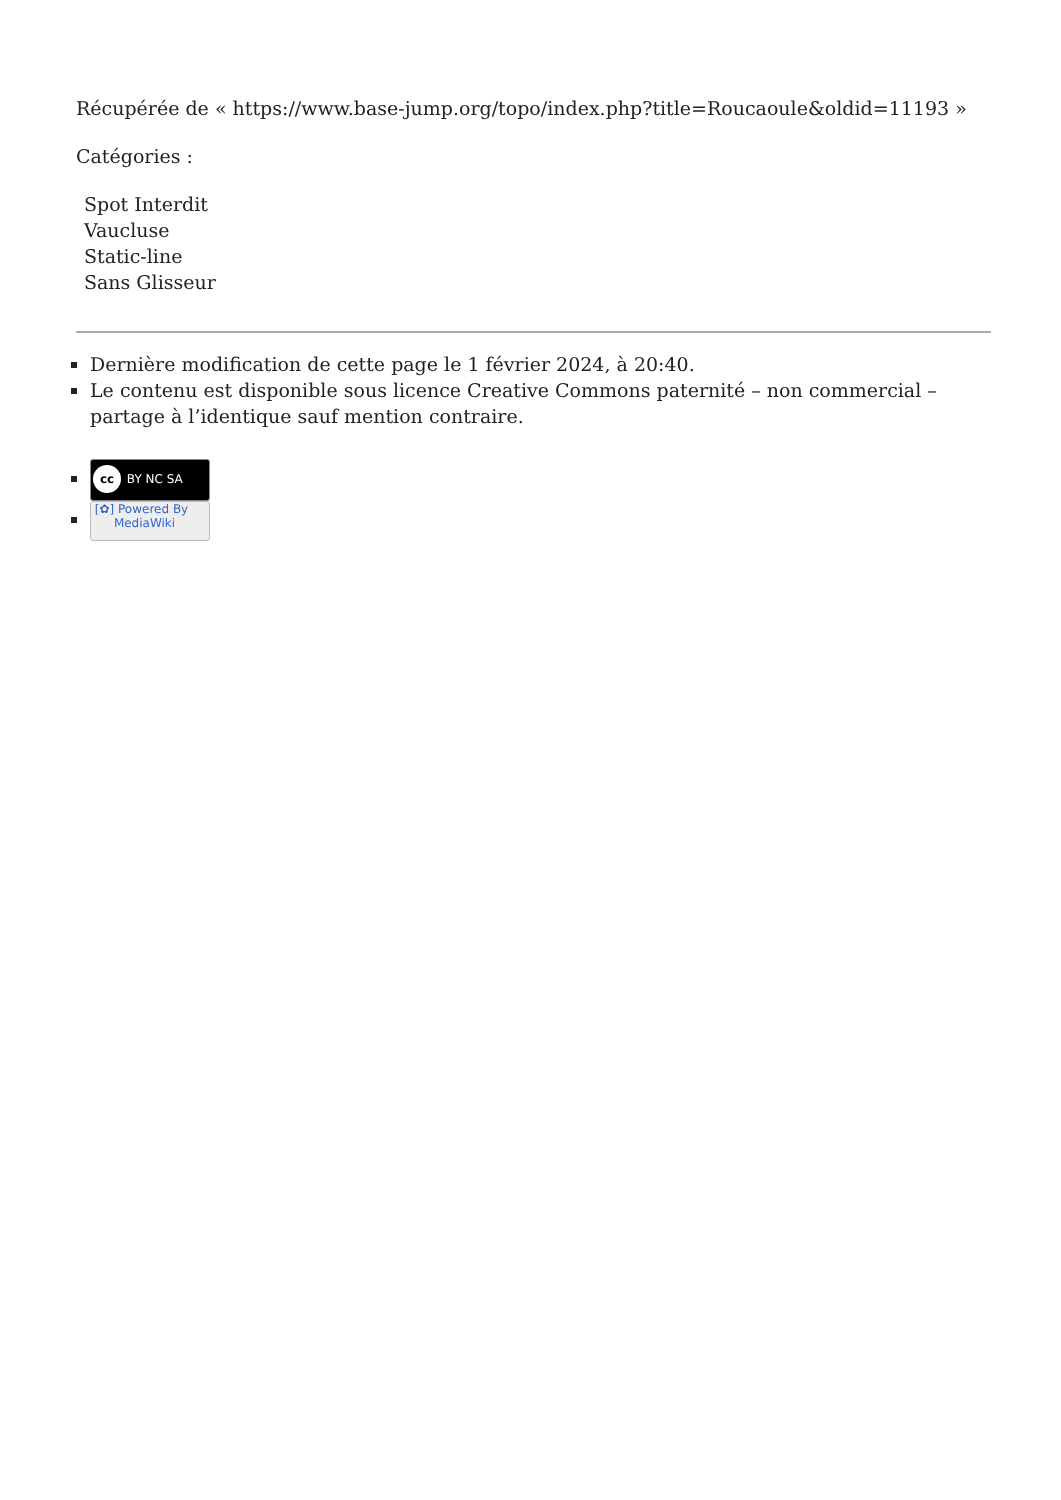Récupérée de « https://www.base-jump.org/topo/index.php?title=Roucaoule&oldid=11193 »
Catégories :
Spot Interdit
Vaucluse
Static-line
Sans Glisseur
Dernière modification de cette page le 1 février 2024, à 20:40.
Le contenu est disponible sous licence Creative Commons paternité – non commercial – partage à l’identique sauf mention contraire.
cc BY NC SA
[✿] Powered By
MediaWiki